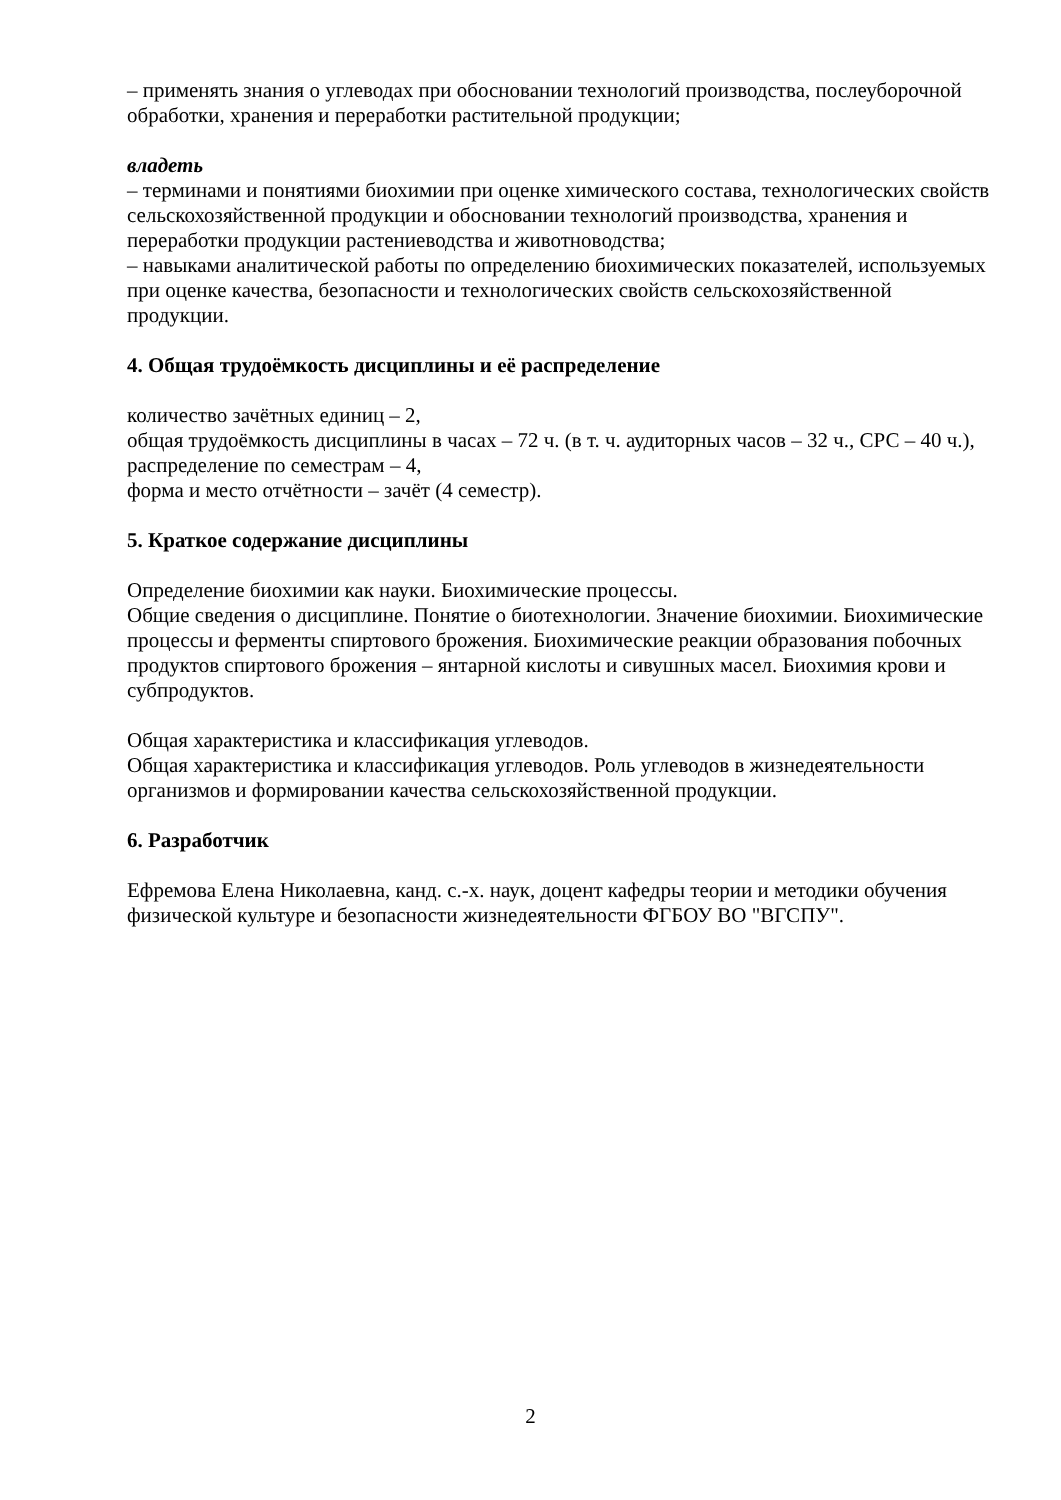– применять знания о углеводах при обосновании технологий производства, послеуборочной обработки, хранения и переработки растительной продукции;
владеть
– терминами и понятиями биохимии при оценке химического состава, технологических свойств сельскохозяйственной продукции и обосновании технологий производства, хранения и переработки продукции растениеводства и животноводства;
– навыками аналитической работы по определению биохимических показателей, используемых при оценке качества, безопасности и технологических свойств сельскохозяйственной продукции.
4. Общая трудоёмкость дисциплины и её распределение
количество зачётных единиц – 2,
общая трудоёмкость дисциплины в часах – 72 ч. (в т. ч. аудиторных часов – 32 ч., СРС – 40 ч.),
распределение по семестрам – 4,
форма и место отчётности – зачёт (4 семестр).
5. Краткое содержание дисциплины
Определение биохимии как науки. Биохимические процессы.
Общие сведения о дисциплине. Понятие о биотехнологии. Значение биохимии. Биохимические процессы и ферменты спиртового брожения. Биохимические реакции образования побочных продуктов спиртового брожения – янтарной кислоты и сивушных масел. Биохимия крови и субпродуктов.
Общая характеристика и классификация углеводов.
Общая характеристика и классификация углеводов. Роль углеводов в жизнедеятельности организмов и формировании качества сельскохозяйственной продукции.
6. Разработчик
Ефремова Елена Николаевна, канд. с.-х. наук, доцент кафедры теории и методики обучения физической культуре и безопасности жизнедеятельности ФГБОУ ВО "ВГСПУ".
2